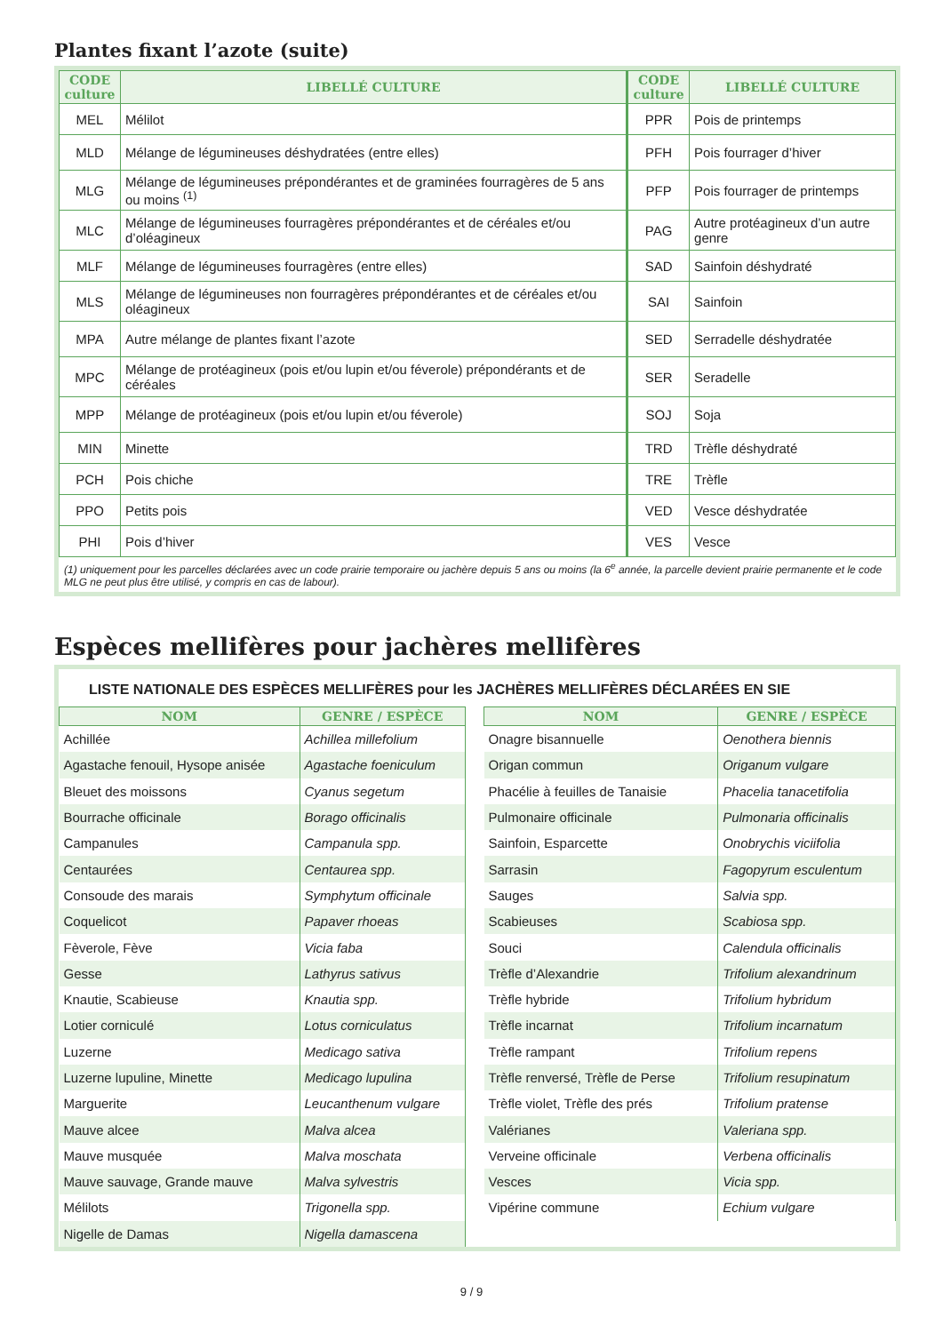Plantes fixant l’azote (suite)
| CODE culture | LIBELLÉ CULTURE | CODE culture | LIBELLÉ CULTURE |
| --- | --- | --- | --- |
| MEL | Mélilot | PPR | Pois de printemps |
| MLD | Mélange de légumineuses déshydratées (entre elles) | PFH | Pois fourrager d’hiver |
| MLG | Mélange de légumineuses prépondérantes et de graminées fourragères de 5 ans ou moins <sup>(1)</sup> | PFP | Pois fourrager de printemps |
| MLC | Mélange de légumineuses fourragères prépondérantes et de céréales et/ou d’oléagineux | PAG | Autre protéagineux d’un autre genre |
| MLF | Mélange de légumineuses fourragères (entre elles) | SAD | Sainfoin déshydraté |
| MLS | Mélange de légumineuses non fourragères prépondérantes et de céréales et/ou oléagineux | SAI | Sainfoin |
| MPA | Autre mélange de plantes fixant l’azote | SED | Serradelle déshydratée |
| MPC | Mélange de protéagineux (pois et/ou lupin et/ou féverole) prépondérants et de céréales | SER | Seradelle |
| MPP | Mélange de protéagineux (pois et/ou lupin et/ou féverole) | SOJ | Soja |
| MIN | Minette | TRD | Trèfle déshydraté |
| PCH | Pois chiche | TRE | Trèfle |
| PPO | Petits pois | VED | Vesce déshydratée |
| PHI | Pois d’hiver | VES | Vesce |
(1) uniquement pour les parcelles déclarées avec un code prairie temporaire ou jachère depuis 5 ans ou moins (la 6<sup>e</sup> année, la parcelle devient prairie permanente et le code MLG ne peut plus être utilisé, y compris en cas de labour).
Espèces mellifères pour jachères mellifères
LISTE NATIONALE DES ESPÈCES MELLIFÈRES pour les JACHÈRES MELLIFÈRES DÉCLARÉES EN SIE
| NOM | GENRE / ESPÈCE |
| --- | --- |
| Achillée | Achillea millefolium |
| Agastache fenouil, Hysope anisée | Agastache foeniculum |
| Bleuet des moissons | Cyanus segetum |
| Bourrache officinale | Borago officinalis |
| Campanules | Campanula spp. |
| Centaurées | Centaurea spp. |
| Consoude des marais | Symphytum officinale |
| Coquelicot | Papaver rhoeas |
| Fèverole, Fève | Vicia faba |
| Gesse | Lathyrus sativus |
| Knautie, Scabieuse | Knautia spp. |
| Lotier corniculé | Lotus corniculatus |
| Luzerne | Medicago sativa |
| Luzerne lupuline, Minette | Medicago lupulina |
| Marguerite | Leucanthenum vulgare |
| Mauve alcee | Malva alcea |
| Mauve musquée | Malva moschata |
| Mauve sauvage, Grande mauve | Malva sylvestris |
| Mélilots | Trigonella spp. |
| Nigelle de Damas | Nigella damascena |
| NOM | GENRE / ESPÈCE |
| --- | --- |
| Onagre bisannuelle | Oenothera biennis |
| Origan commun | Origanum vulgare |
| Phacélie à feuilles de Tanaisie | Phacelia tanacetifolia |
| Pulmonaire officinale | Pulmonaria officinalis |
| Sainfoin, Esparcette | Onobrychis viciifolia |
| Sarrasin | Fagopyrum esculentum |
| Sauges | Salvia spp. |
| Scabieuses | Scabiosa spp. |
| Souci | Calendula officinalis |
| Trèfle d’Alexandrie | Trifolium alexandrinum |
| Trèfle hybride | Trifolium hybridum |
| Trèfle incarnat | Trifolium incarnatum |
| Trèfle rampant | Trifolium repens |
| Trèfle renversé, Trèfle de Perse | Trifolium resupinatum |
| Trèfle violet, Trèfle des prés | Trifolium pratense |
| Valérianes | Valeriana spp. |
| Verveine officinale | Verbena officinalis |
| Vesces | Vicia spp. |
| Vipérine commune | Echium vulgare |
9 / 9